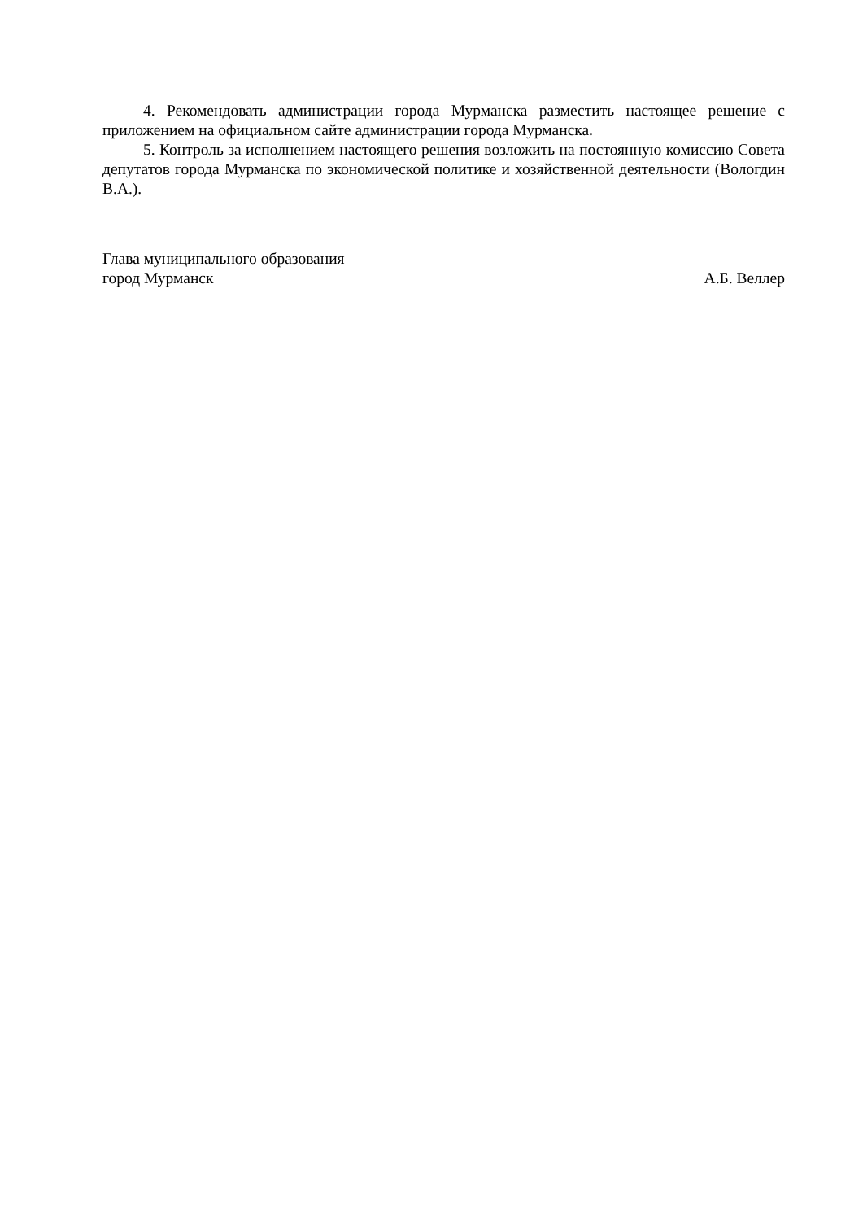4. Рекомендовать администрации города Мурманска разместить настоящее решение с приложением на официальном сайте администрации города Мурманска.
5. Контроль за исполнением настоящего решения возложить на постоянную комиссию Совета депутатов города Мурманска по экономической политике и хозяйственной деятельности (Вологдин В.А.).
Глава муниципального образования
город Мурманск
А.Б. Веллер